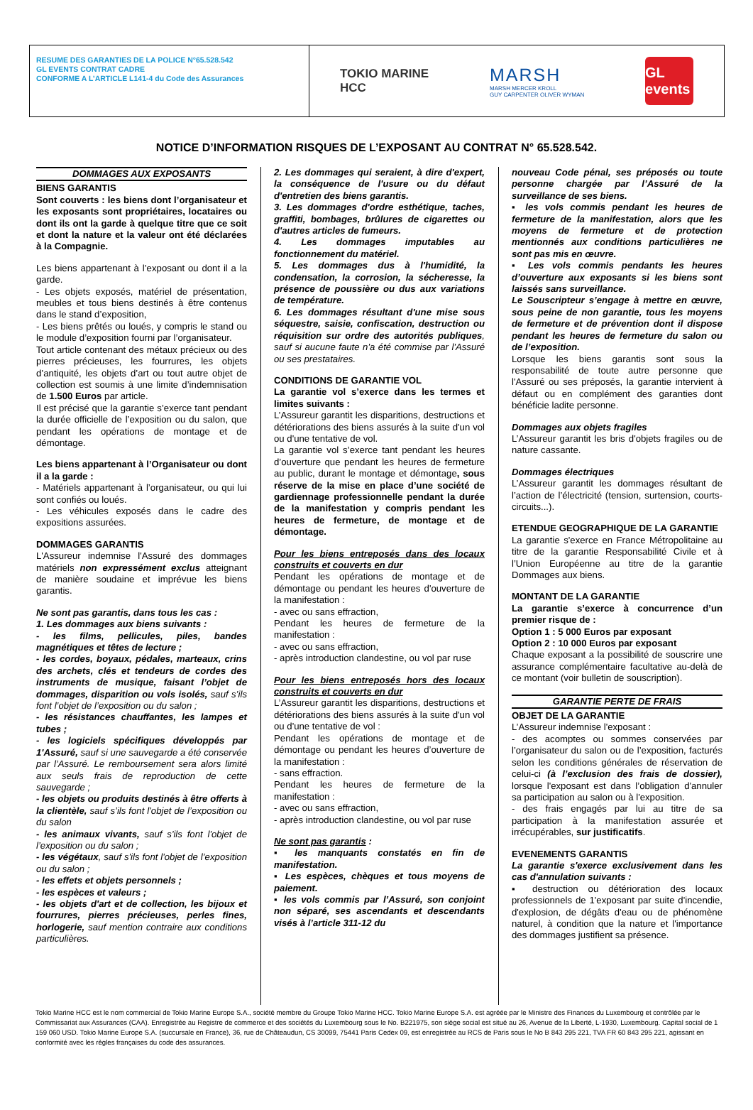RESUME DES GARANTIES DE LA POLICE N°65.528.542
GL EVENTS CONTRAT CADRE
CONFORME A L’ARTICLE L141-4 du Code des Assurances
TOKIO MARINE
HCC
MARSH
MARSH MERCER KROLL
GUY CARPENTER OLIVER WYMAN
GL events
NOTICE D’INFORMATION RISQUES DE L’EXPOSANT AU CONTRAT N° 65.528.542.
DOMMAGES AUX EXPOSANTS
BIENS GARANTIS
Sont couverts : les biens dont l’organisateur et les exposants sont propriétaires, locataires ou dont ils ont la garde à quelque titre que ce soit et dont la nature et la valeur ont été déclarées à la Compagnie.
Les biens appartenant à l’exposant ou dont il a la garde.
- Les objets exposés, matériel de présentation, meubles et tous biens destinés à être contenus dans le stand d’exposition,
- Les biens prêtés ou loués, y compris le stand ou le module d’exposition fourni par l’organisateur.
Tout article contenant des métaux précieux ou des pierres précieuses, les fourrures, les objets d’antiquité, les objets d’art ou tout autre objet de collection est soumis à une limite d’indemnisation de 1.500 Euros par article.
Il est précisé que la garantie s’exerce tant pendant la durée officielle de l’exposition ou du salon, que pendant les opérations de montage et de démontage.
Les biens appartenant à l’Organisateur ou dont il a la garde :
- Matériels appartenant à l’organisateur, ou qui lui sont confiés ou loués.
- Les véhicules exposés dans le cadre des expositions assurées.
DOMMAGES GARANTIS
L'Assureur indemnise l'Assuré des dommages matériels non expressément exclus atteignant de manière soudaine et imprévue les biens garantis.
Ne sont pas garantis, dans tous les cas :
1. Les dommages aux biens suivants :
- les films, pellicules, piles, bandes magnétiques et têtes de lecture ;
- les cordes, boyaux, pédales, marteaux, crins des archets, clés et tendeurs de cordes des instruments de musique, faisant l’objet de dommages, disparition ou vols isolés, sauf s’ils font l’objet de l’exposition ou du salon ;
- les résistances chauffantes, les lampes et tubes ;
- les logiciels spécifiques développés par 1'Assuré, sauf si une sauvegarde a été conservée par l’Assuré. Le remboursement sera alors limité aux seuls frais de reproduction de cette sauvegarde ;
- les objets ou produits destinés à être offerts à la clientèle, sauf s’ils font l'objet de l’exposition ou du salon
- les animaux vivants, sauf s'ils font l'objet de l’exposition ou du salon ;
- les végétaux, sauf s'ils font l'objet de l’exposition ou du salon ;
- les effets et objets personnels ;
- les espèces et valeurs ;
- les objets d'art et de collection, les bijoux et fourrures, pierres précieuses, perles fines, horlogerie, sauf mention contraire aux conditions particulières.
2. Les dommages qui seraient, à dire d'expert, la conséquence de l'usure ou du défaut d'entretien des biens garantis.
3. Les dommages d'ordre esthétique, taches, graffiti, bombages, brûlures de cigarettes ou d'autres articles de fumeurs.
4. Les dommages imputables au fonctionnement du matériel.
5. Les dommages dus à l'humidité, la condensation, la corrosion, la sécheresse, la présence de poussière ou dus aux variations de température.
6. Les dommages résultant d'une mise sous séquestre, saisie, confiscation, destruction ou réquisition sur ordre des autorités publiques, sauf si aucune faute n'a été commise par l'Assuré ou ses prestataires.
CONDITIONS DE GARANTIE VOL
La garantie vol s’exerce dans les termes et limites suivants :
L’Assureur garantit les disparitions, destructions et détériorations des biens assurés à la suite d'un vol ou d'une tentative de vol.
La garantie vol s’exerce tant pendant les heures d’ouverture que pendant les heures de fermeture au public, durant le montage et démontage, sous réserve de la mise en place d’une société de gardiennage professionnelle pendant la durée de la manifestation y compris pendant les heures de fermeture, de montage et de démontage.
Pour les biens entreposés dans des locaux construits et couverts en dur
Pendant les opérations de montage et de démontage ou pendant les heures d'ouverture de la manifestation :
- avec ou sans effraction,
Pendant les heures de fermeture de la manifestation :
- avec ou sans effraction,
- après introduction clandestine, ou vol par ruse
Pour les biens entreposés hors des locaux construits et couverts en dur
L’Assureur garantit les disparitions, destructions et détériorations des biens assurés à la suite d'un vol ou d'une tentative de vol :
Pendant les opérations de montage et de démontage ou pendant les heures d’ouverture de la manifestation :
- sans effraction.
Pendant les heures de fermeture de la manifestation :
- avec ou sans effraction,
- après introduction clandestine, ou vol par ruse
Ne sont pas garantis :
▪ les manquants constatés en fin de manifestation.
▪ Les espèces, chèques et tous moyens de paiement.
▪ les vols commis par l’Assuré, son conjoint non séparé, ses ascendants et descendants visés à l’article 311-12 du
nouveau Code pénal, ses préposés ou toute personne chargée par l’Assuré de la surveillance de ses biens.
▪ les vols commis pendant les heures de fermeture de la manifestation, alors que les moyens de fermeture et de protection mentionnés aux conditions particulières ne sont pas mis en œuvre.
▪ Les vols commis pendants les heures d’ouverture aux exposants si les biens sont laissés sans surveillance.
Le Souscripteur s’engage à mettre en œuvre, sous peine de non garantie, tous les moyens de fermeture et de prévention dont il dispose pendant les heures de fermeture du salon ou de l’exposition.
Lorsque les biens garantis sont sous la responsabilité de toute autre personne que l'Assuré ou ses préposés, la garantie intervient à défaut ou en complément des garanties dont bénéficie ladite personne.
Dommages aux objets fragiles
L’Assureur garantit les bris d'objets fragiles ou de nature cassante.
Dommages électriques
L’Assureur garantit les dommages résultant de l’action de l’électricité (tension, surtension, courts-circuits...).
ETENDUE GEOGRAPHIQUE DE LA GARANTIE
La garantie s'exerce en France Métropolitaine au titre de la garantie Responsabilité Civile et à l’Union Européenne au titre de la garantie Dommages aux biens.
MONTANT DE LA GARANTIE
La garantie s’exerce à concurrence d’un premier risque de :
Option 1 : 5 000 Euros par exposant
Option 2 : 10 000 Euros par exposant
Chaque exposant a la possibilité de souscrire une assurance complémentaire facultative au-delà de ce montant (voir bulletin de souscription).
GARANTIE PERTE DE FRAIS
OBJET DE LA GARANTIE
L’Assureur indemnise l'exposant :
- des acomptes ou sommes conservées par l’organisateur du salon ou de l’exposition, facturés selon les conditions générales de réservation de celui-ci (à l’exclusion des frais de dossier), lorsque l'exposant est dans l’obligation d'annuler sa participation au salon ou à l'exposition.
- des frais engagés par lui au titre de sa participation à la manifestation assurée et irrécupérables, sur justificatifs.
EVENEMENTS GARANTIS
La garantie s'exerce exclusivement dans les cas d'annulation suivants :
▪ destruction ou détérioration des locaux professionnels de 1'exposant par suite d'incendie, d'explosion, de dégâts d'eau ou de phénomène naturel, à condition que la nature et l'importance des dommages justifient sa présence.
Tokio Marine HCC est le nom commercial de Tokio Marine Europe S.A., société membre du Groupe Tokio Marine HCC. Tokio Marine Europe S.A. est agréée par le Ministre des Finances du Luxembourg et contrôlée par le Commissariat aux Assurances (CAA). Enregistrée au Registre de commerce et des sociétés du Luxembourg sous le No. B221975, son siège social est situé au 26, Avenue de la Liberté, L-1930, Luxembourg. Capital social de 1 159 060 USD. Tokio Marine Europe S.A. (succursale en France), 36, rue de Châteaudun, CS 30099, 75441 Paris Cedex 09, est enregistrée au RCS de Paris sous le No B 843 295 221, TVA FR 60 843 295 221, agissant en conformité avec les règles françaises du code des assurances.